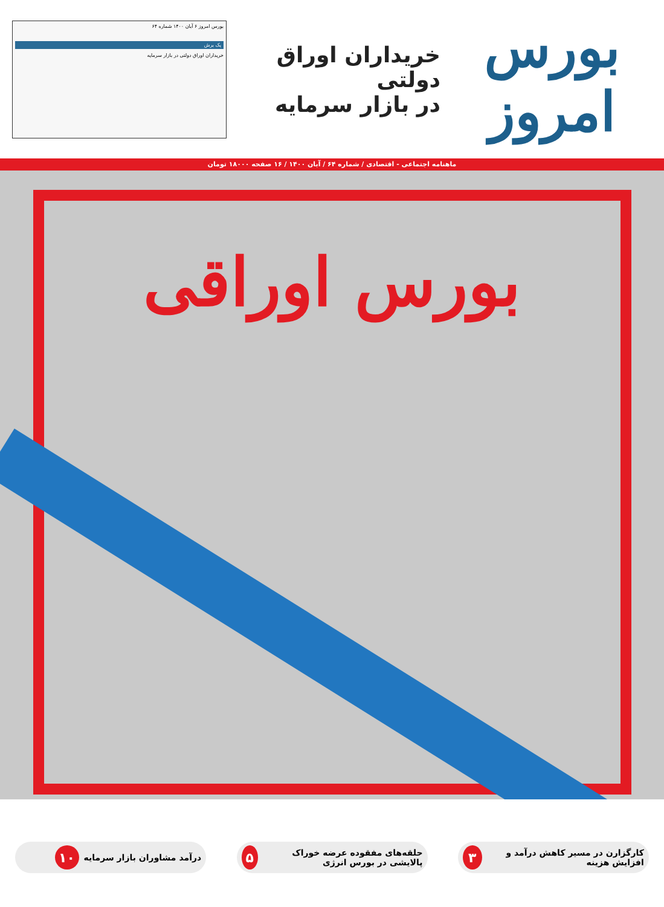بورس امروز
خریداران اوراق دولتی
در بازار سرمایه
بورس امروز ۶ آبان ۱۴۰۰ شماره ۶۴
یک برش
خریداران اوراق دولتی در بازار سرمایه
ماهنامه اجتماعی - اقتصادی / شماره ۶۴ / آبان ۱۴۰۰ / ۱۶ صفحه ۱۸۰۰۰ تومان
بورس اوراقی
۳ کارگزارن در مسیر کاهش درآمد و افزایش هزینه
۵ حلقه‌های مفقوده عرضه خوراک پالایشی در بورس انرژی
۱۰ درآمد مشاوران بازار سرمایه